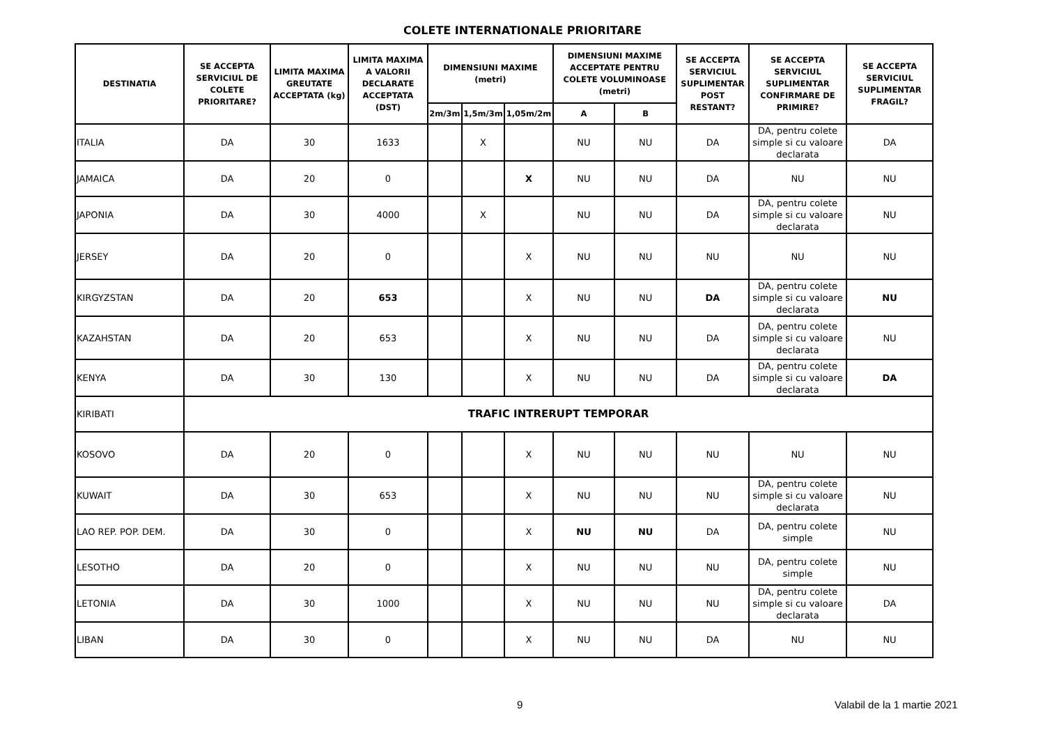COLETE INTERNATIONALE PRIORITARE
| DESTINATIA | SE ACCEPTA SERVICIUL DE COLETE PRIORITARE? | LIMITA MAXIMA GREUTATE ACCEPTATA (kg) | LIMITA MAXIMA A VALORII DECLARATE ACCEPTATA (DST) | DIMENSIUNI MAXIME (metri) | | | DIMENSIUNI MAXIME ACCEPTATE PENTRU COLETE VOLUMINOASE (metri) | | SE ACCEPTA SERVICIUL SUPLIMENTAR POST RESTANT? | SE ACCEPTA SERVICIUL SUPLIMENTAR CONFIRMARE DE PRIMIRE? | SE ACCEPTA SERVICIUL SUPLIMENTAR FRAGIL? |
| --- | --- | --- | --- | --- | --- | --- | --- | --- | --- | --- | --- |
| | | | | 2m/3m | 1,5m/3m | 1,05m/2m | A | B | | | |
| ITALIA | DA | 30 | 1633 | | X | | NU | NU | DA | DA, pentru colete simple si cu valoare declarata | DA |
| JAMAICA | DA | 20 | 0 | | | X | NU | NU | DA | NU | NU |
| JAPONIA | DA | 30 | 4000 | | X | | NU | NU | DA | DA, pentru colete simple si cu valoare declarata | NU |
| JERSEY | DA | 20 | 0 | | | X | NU | NU | NU | NU | NU |
| KIRGYZSTAN | DA | 20 | 653 | | | X | NU | NU | DA | DA, pentru colete simple si cu valoare declarata | NU |
| KAZAHSTAN | DA | 20 | 653 | | | X | NU | NU | DA | DA, pentru colete simple si cu valoare declarata | NU |
| KENYA | DA | 30 | 130 | | | X | NU | NU | DA | DA, pentru colete simple si cu valoare declarata | DA |
| KIRIBATI | TRAFIC INTRERUPT TEMPORAR | | | | | | | | | | |
| KOSOVO | DA | 20 | 0 | | | X | NU | NU | NU | NU | NU |
| KUWAIT | DA | 30 | 653 | | | X | NU | NU | NU | DA, pentru colete simple si cu valoare declarata | NU |
| LAO REP. POP. DEM. | DA | 30 | 0 | | | X | NU | NU | DA | DA, pentru colete simple | NU |
| LESOTHO | DA | 20 | 0 | | | X | NU | NU | NU | DA, pentru colete simple | NU |
| LETONIA | DA | 30 | 1000 | | | X | NU | NU | NU | DA, pentru colete simple si cu valoare declarata | DA |
| LIBAN | DA | 30 | 0 | | | X | NU | NU | DA | NU | NU |
9 Valabil de la 1 martie 2021